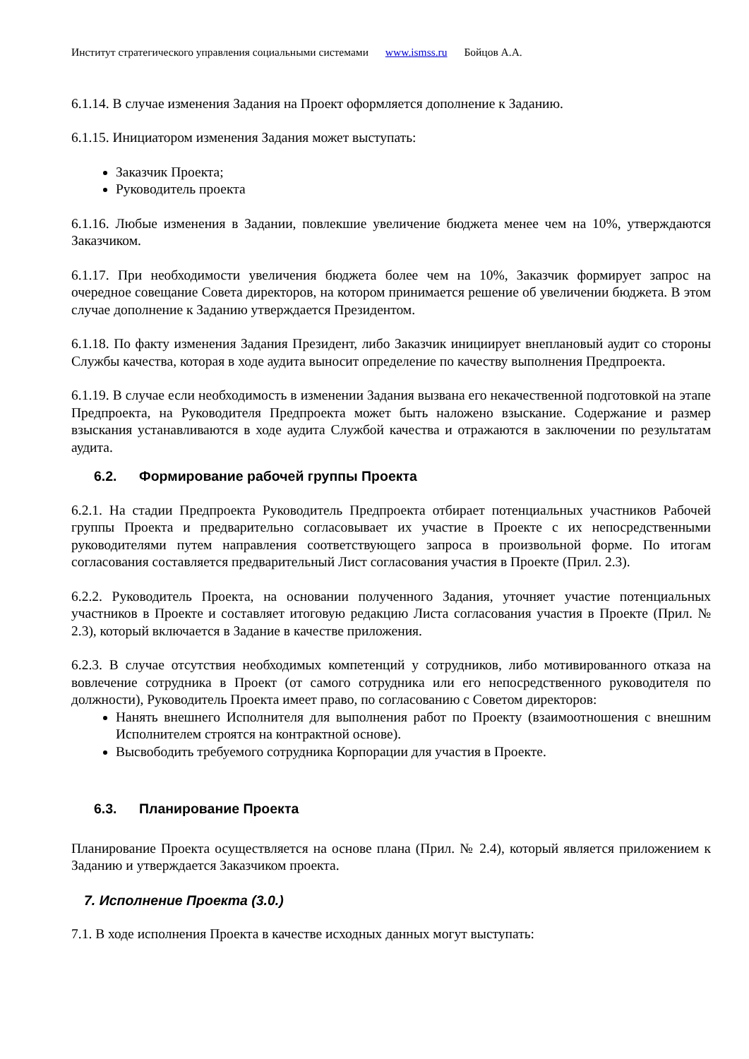Институт стратегического управления социальными системами www.ismss.ru Бойцов А.А.
6.1.14. В случае изменения Задания на Проект оформляется дополнение к Заданию.
6.1.15. Инициатором изменения Задания может выступать:
Заказчик Проекта;
Руководитель проекта
6.1.16. Любые изменения в Задании, повлекшие увеличение бюджета менее чем на 10%, утверждаются Заказчиком.
6.1.17. При необходимости увеличения бюджета более чем на 10%, Заказчик формирует запрос на очередное совещание Совета директоров, на котором принимается решение об увеличении бюджета. В этом случае дополнение к Заданию утверждается Президентом.
6.1.18. По факту изменения Задания Президент, либо Заказчик инициирует внеплановый аудит со стороны Службы качества, которая в ходе аудита выносит определение по качеству выполнения Предпроекта.
6.1.19. В случае если необходимость в изменении Задания вызвана его некачественной подготовкой на этапе Предпроекта, на Руководителя Предпроекта может быть наложено взыскание. Содержание и размер взыскания устанавливаются в ходе аудита Службой качества и отражаются в заключении по результатам аудита.
6.2. Формирование рабочей группы Проекта
6.2.1. На стадии Предпроекта Руководитель Предпроекта отбирает потенциальных участников Рабочей группы Проекта и предварительно согласовывает их участие в Проекте с их непосредственными руководителями путем направления соответствующего запроса в произвольной форме. По итогам согласования составляется предварительный Лист согласования участия в Проекте (Прил. 2.3).
6.2.2. Руководитель Проекта, на основании полученного Задания, уточняет участие потенциальных участников в Проекте и составляет итоговую редакцию Листа согласования участия в Проекте (Прил. № 2.3), который включается в Задание в качестве приложения.
6.2.3. В случае отсутствия необходимых компетенций у сотрудников, либо мотивированного отказа на вовлечение сотрудника в Проект (от самого сотрудника или его непосредственного руководителя по должности), Руководитель Проекта имеет право, по согласованию с Советом директоров:
Нанять внешнего Исполнителя для выполнения работ по Проекту (взаимоотношения с внешним Исполнителем строятся на контрактной основе).
Высвободить требуемого сотрудника Корпорации для участия в Проекте.
6.3. Планирование Проекта
Планирование Проекта осуществляется на основе плана (Прил. № 2.4), который является приложением к Заданию и утверждается Заказчиком проекта.
7. Исполнение Проекта (3.0.)
7.1. В ходе исполнения Проекта в качестве исходных данных могут выступать: